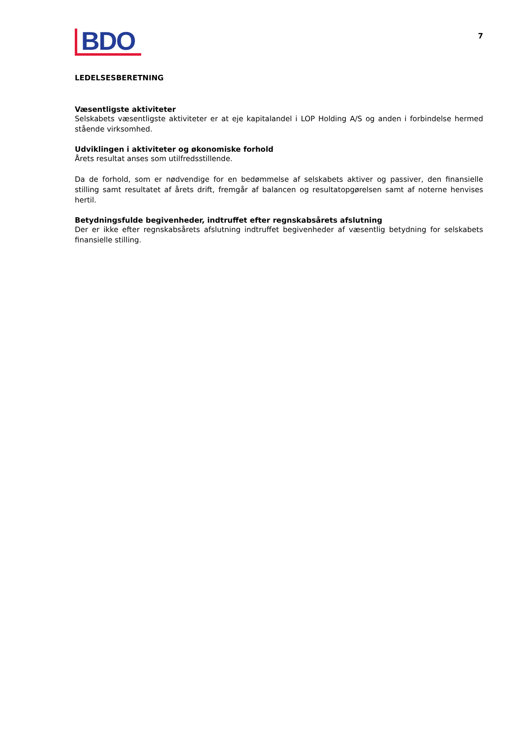BDO
7
LEDELSESBERETNING
Væsentligste aktiviteter
Selskabets væsentligste aktiviteter er at eje kapitalandel i LOP Holding A/S og anden i forbindelse hermed stående virksomhed.
Udviklingen i aktiviteter og økonomiske forhold
Årets resultat anses som utilfredsstillende.
Da de forhold, som er nødvendige for en bedømmelse af selskabets aktiver og passiver, den finansielle stilling samt resultatet af årets drift, fremgår af balancen og resultatopgørelsen samt af noterne henvises hertil.
Betydningsfulde begivenheder, indtruffet efter regnskabsårets afslutning
Der er ikke efter regnskabsårets afslutning indtruffet begivenheder af væsentlig betydning for selskabets finansielle stilling.